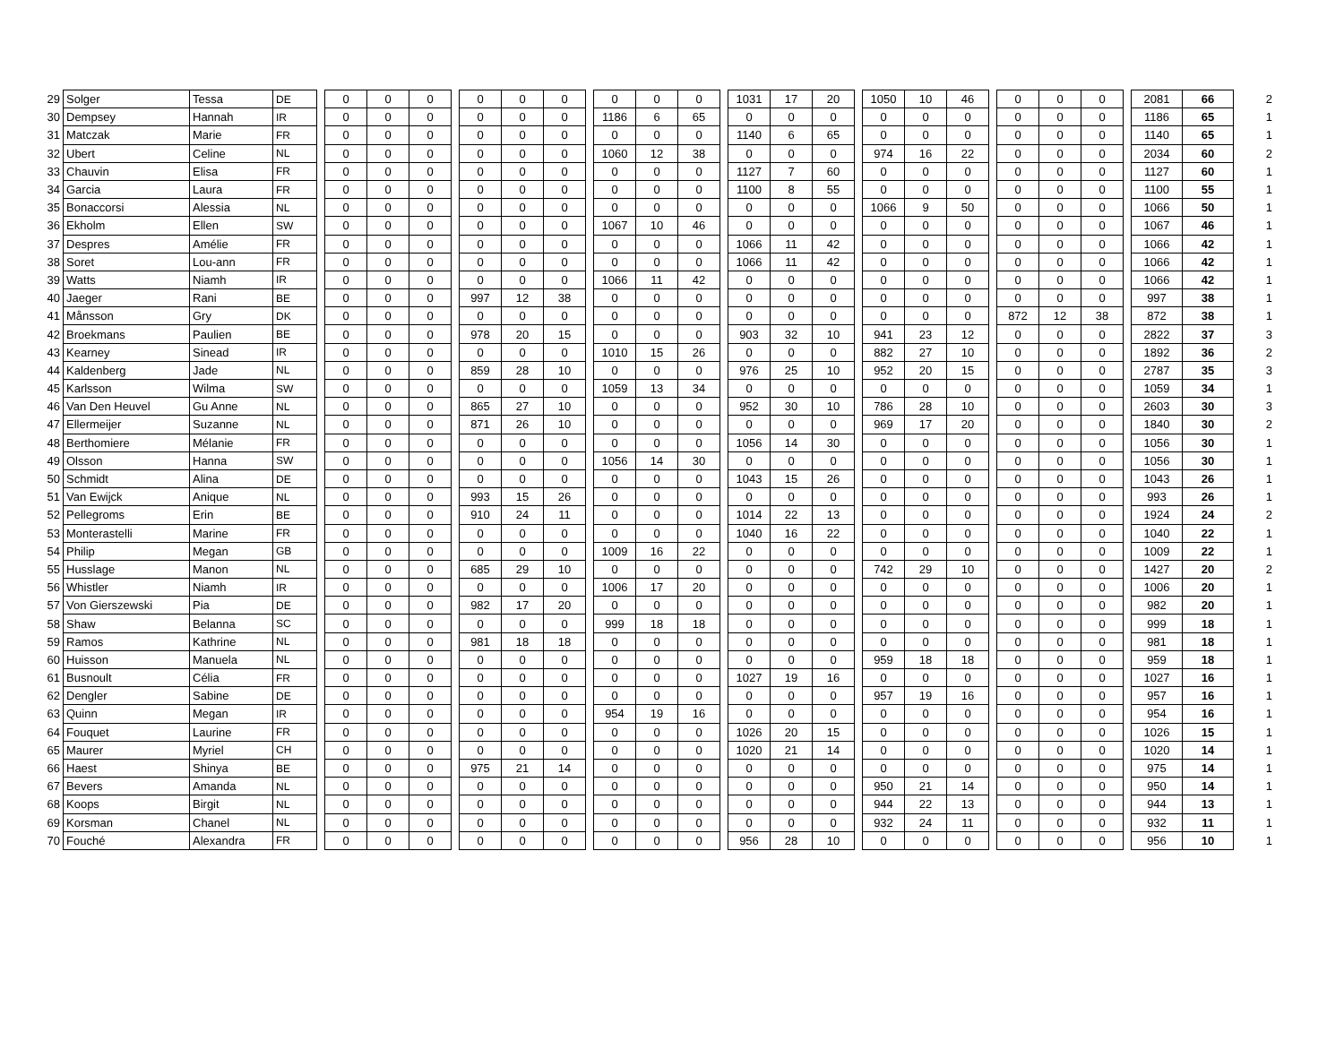| 29 | Solger | Tessa | DE | | 0 | 0 | 0 | | 0 | 0 | 0 | | 0 | 0 | 0 | | 1031 | 17 | 20 | | 1050 | 10 | 46 | | 0 | 0 | 0 | | 2081 | 66 | 2 |
| 30 | Dempsey | Hannah | IR | | 0 | 0 | 0 | | 0 | 0 | 0 | | 1186 | 6 | 65 | | 0 | 0 | 0 | | 0 | 0 | 0 | | 0 | 0 | 0 | | 1186 | 65 | 1 |
| 31 | Matczak | Marie | FR | | 0 | 0 | 0 | | 0 | 0 | 0 | | 0 | 0 | 0 | | 1140 | 6 | 65 | | 0 | 0 | 0 | | 0 | 0 | 0 | | 1140 | 65 | 1 |
| 32 | Ubert | Celine | NL | | 0 | 0 | 0 | | 0 | 0 | 0 | | 1060 | 12 | 38 | | 0 | 0 | 0 | | 974 | 16 | 22 | | 0 | 0 | 0 | | 2034 | 60 | 2 |
| 33 | Chauvin | Elisa | FR | | 0 | 0 | 0 | | 0 | 0 | 0 | | 0 | 0 | 0 | | 1127 | 7 | 60 | | 0 | 0 | 0 | | 0 | 0 | 0 | | 1127 | 60 | 1 |
| 34 | Garcia | Laura | FR | | 0 | 0 | 0 | | 0 | 0 | 0 | | 0 | 0 | 0 | | 1100 | 8 | 55 | | 0 | 0 | 0 | | 0 | 0 | 0 | | 1100 | 55 | 1 |
| 35 | Bonaccorsi | Alessia | NL | | 0 | 0 | 0 | | 0 | 0 | 0 | | 0 | 0 | 0 | | 0 | 0 | 0 | | 1066 | 9 | 50 | | 0 | 0 | 0 | | 1066 | 50 | 1 |
| 36 | Ekholm | Ellen | SW | | 0 | 0 | 0 | | 0 | 0 | 0 | | 1067 | 10 | 46 | | 0 | 0 | 0 | | 0 | 0 | 0 | | 0 | 0 | 0 | | 1067 | 46 | 1 |
| 37 | Despres | Amélie | FR | | 0 | 0 | 0 | | 0 | 0 | 0 | | 0 | 0 | 0 | | 1066 | 11 | 42 | | 0 | 0 | 0 | | 0 | 0 | 0 | | 1066 | 42 | 1 |
| 38 | Soret | Lou-ann | FR | | 0 | 0 | 0 | | 0 | 0 | 0 | | 0 | 0 | 0 | | 1066 | 11 | 42 | | 0 | 0 | 0 | | 0 | 0 | 0 | | 1066 | 42 | 1 |
| 39 | Watts | Niamh | IR | | 0 | 0 | 0 | | 0 | 0 | 0 | | 1066 | 11 | 42 | | 0 | 0 | 0 | | 0 | 0 | 0 | | 0 | 0 | 0 | | 1066 | 42 | 1 |
| 40 | Jaeger | Rani | BE | | 0 | 0 | 0 | | 997 | 12 | 38 | | 0 | 0 | 0 | | 0 | 0 | 0 | | 0 | 0 | 0 | | 0 | 0 | 0 | | 997 | 38 | 1 |
| 41 | Månsson | Gry | DK | | 0 | 0 | 0 | | 0 | 0 | 0 | | 0 | 0 | 0 | | 0 | 0 | 0 | | 0 | 0 | 0 | | 872 | 12 | 38 | | 872 | 38 | 1 |
| 42 | Broekmans | Paulien | BE | | 0 | 0 | 0 | | 978 | 20 | 15 | | 0 | 0 | 0 | | 903 | 32 | 10 | | 941 | 23 | 12 | | 0 | 0 | 0 | | 2822 | 37 | 3 |
| 43 | Kearney | Sinead | IR | | 0 | 0 | 0 | | 0 | 0 | 0 | | 1010 | 15 | 26 | | 0 | 0 | 0 | | 882 | 27 | 10 | | 0 | 0 | 0 | | 1892 | 36 | 2 |
| 44 | Kaldenberg | Jade | NL | | 0 | 0 | 0 | | 859 | 28 | 10 | | 0 | 0 | 0 | | 976 | 25 | 10 | | 952 | 20 | 15 | | 0 | 0 | 0 | | 2787 | 35 | 3 |
| 45 | Karlsson | Wilma | SW | | 0 | 0 | 0 | | 0 | 0 | 0 | | 1059 | 13 | 34 | | 0 | 0 | 0 | | 0 | 0 | 0 | | 0 | 0 | 0 | | 1059 | 34 | 1 |
| 46 | Van Den Heuvel | Gu Anne | NL | | 0 | 0 | 0 | | 865 | 27 | 10 | | 0 | 0 | 0 | | 952 | 30 | 10 | | 786 | 28 | 10 | | 0 | 0 | 0 | | 2603 | 30 | 3 |
| 47 | Ellermeijer | Suzanne | NL | | 0 | 0 | 0 | | 871 | 26 | 10 | | 0 | 0 | 0 | | 0 | 0 | 0 | | 969 | 17 | 20 | | 0 | 0 | 0 | | 1840 | 30 | 2 |
| 48 | Berthomiere | Mélanie | FR | | 0 | 0 | 0 | | 0 | 0 | 0 | | 0 | 0 | 0 | | 1056 | 14 | 30 | | 0 | 0 | 0 | | 0 | 0 | 0 | | 1056 | 30 | 1 |
| 49 | Olsson | Hanna | SW | | 0 | 0 | 0 | | 0 | 0 | 0 | | 1056 | 14 | 30 | | 0 | 0 | 0 | | 0 | 0 | 0 | | 0 | 0 | 0 | | 1056 | 30 | 1 |
| 50 | Schmidt | Alina | DE | | 0 | 0 | 0 | | 0 | 0 | 0 | | 0 | 0 | 0 | | 1043 | 15 | 26 | | 0 | 0 | 0 | | 0 | 0 | 0 | | 1043 | 26 | 1 |
| 51 | Van Ewijck | Anique | NL | | 0 | 0 | 0 | | 993 | 15 | 26 | | 0 | 0 | 0 | | 0 | 0 | 0 | | 0 | 0 | 0 | | 0 | 0 | 0 | | 993 | 26 | 1 |
| 52 | Pellegroms | Erin | BE | | 0 | 0 | 0 | | 910 | 24 | 11 | | 0 | 0 | 0 | | 1014 | 22 | 13 | | 0 | 0 | 0 | | 0 | 0 | 0 | | 1924 | 24 | 2 |
| 53 | Monterastelli | Marine | FR | | 0 | 0 | 0 | | 0 | 0 | 0 | | 0 | 0 | 0 | | 1040 | 16 | 22 | | 0 | 0 | 0 | | 0 | 0 | 0 | | 1040 | 22 | 1 |
| 54 | Philip | Megan | GB | | 0 | 0 | 0 | | 0 | 0 | 0 | | 1009 | 16 | 22 | | 0 | 0 | 0 | | 0 | 0 | 0 | | 0 | 0 | 0 | | 1009 | 22 | 1 |
| 55 | Husslage | Manon | NL | | 0 | 0 | 0 | | 685 | 29 | 10 | | 0 | 0 | 0 | | 0 | 0 | 0 | | 742 | 29 | 10 | | 0 | 0 | 0 | | 1427 | 20 | 2 |
| 56 | Whistler | Niamh | IR | | 0 | 0 | 0 | | 0 | 0 | 0 | | 1006 | 17 | 20 | | 0 | 0 | 0 | | 0 | 0 | 0 | | 0 | 0 | 0 | | 1006 | 20 | 1 |
| 57 | Von Gierszewski | Pia | DE | | 0 | 0 | 0 | | 982 | 17 | 20 | | 0 | 0 | 0 | | 0 | 0 | 0 | | 0 | 0 | 0 | | 0 | 0 | 0 | | 982 | 20 | 1 |
| 58 | Shaw | Belanna | SC | | 0 | 0 | 0 | | 0 | 0 | 0 | | 999 | 18 | 18 | | 0 | 0 | 0 | | 0 | 0 | 0 | | 0 | 0 | 0 | | 999 | 18 | 1 |
| 59 | Ramos | Kathrine | NL | | 0 | 0 | 0 | | 981 | 18 | 18 | | 0 | 0 | 0 | | 0 | 0 | 0 | | 0 | 0 | 0 | | 0 | 0 | 0 | | 981 | 18 | 1 |
| 60 | Huisson | Manuela | NL | | 0 | 0 | 0 | | 0 | 0 | 0 | | 0 | 0 | 0 | | 0 | 0 | 0 | | 959 | 18 | 18 | | 0 | 0 | 0 | | 959 | 18 | 1 |
| 61 | Busnoult | Célia | FR | | 0 | 0 | 0 | | 0 | 0 | 0 | | 0 | 0 | 0 | | 1027 | 19 | 16 | | 0 | 0 | 0 | | 0 | 0 | 0 | | 1027 | 16 | 1 |
| 62 | Dengler | Sabine | DE | | 0 | 0 | 0 | | 0 | 0 | 0 | | 0 | 0 | 0 | | 0 | 0 | 0 | | 957 | 19 | 16 | | 0 | 0 | 0 | | 957 | 16 | 1 |
| 63 | Quinn | Megan | IR | | 0 | 0 | 0 | | 0 | 0 | 0 | | 954 | 19 | 16 | | 0 | 0 | 0 | | 0 | 0 | 0 | | 0 | 0 | 0 | | 954 | 16 | 1 |
| 64 | Fouquet | Laurine | FR | | 0 | 0 | 0 | | 0 | 0 | 0 | | 0 | 0 | 0 | | 1026 | 20 | 15 | | 0 | 0 | 0 | | 0 | 0 | 0 | | 1026 | 15 | 1 |
| 65 | Maurer | Myriel | CH | | 0 | 0 | 0 | | 0 | 0 | 0 | | 0 | 0 | 0 | | 1020 | 21 | 14 | | 0 | 0 | 0 | | 0 | 0 | 0 | | 1020 | 14 | 1 |
| 66 | Haest | Shinya | BE | | 0 | 0 | 0 | | 975 | 21 | 14 | | 0 | 0 | 0 | | 0 | 0 | 0 | | 0 | 0 | 0 | | 0 | 0 | 0 | | 975 | 14 | 1 |
| 67 | Bevers | Amanda | NL | | 0 | 0 | 0 | | 0 | 0 | 0 | | 0 | 0 | 0 | | 0 | 0 | 0 | | 950 | 21 | 14 | | 0 | 0 | 0 | | 950 | 14 | 1 |
| 68 | Koops | Birgit | NL | | 0 | 0 | 0 | | 0 | 0 | 0 | | 0 | 0 | 0 | | 0 | 0 | 0 | | 944 | 22 | 13 | | 0 | 0 | 0 | | 944 | 13 | 1 |
| 69 | Korsman | Chanel | NL | | 0 | 0 | 0 | | 0 | 0 | 0 | | 0 | 0 | 0 | | 0 | 0 | 0 | | 932 | 24 | 11 | | 0 | 0 | 0 | | 932 | 11 | 1 |
| 70 | Fouché | Alexandra | FR | | 0 | 0 | 0 | | 0 | 0 | 0 | | 0 | 0 | 0 | | 956 | 28 | 10 | | 0 | 0 | 0 | | 0 | 0 | 0 | | 956 | 10 | 1 |